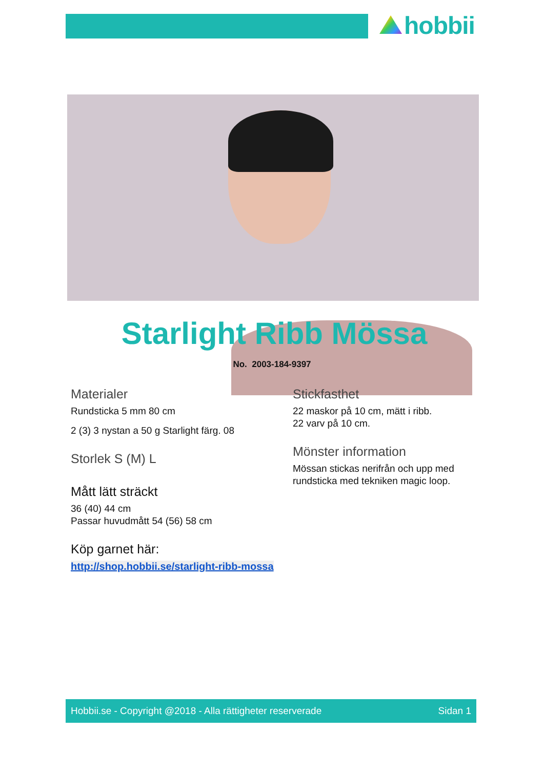hobbii
Starlight Ribb Mössa
No. 2003-184-9397
Materialer
Rundsticka 5 mm 80 cm
2 (3) 3 nystan a 50 g Starlight färg. 08
Storlek S (M) L
Mått lätt sträckt
36 (40) 44 cm
Passar huvudmått 54 (56) 58 cm
Köp garnet här:
http://shop.hobbii.se/starlight-ribb-mossa
Stickfasthet
22 maskor på 10 cm, mätt i ribb.
22 varv på 10 cm.
Mönster information
Mössan stickas nerifrån och upp med rundsticka med tekniken magic loop.
Hobbii.se - Copyright @2018 - Alla rättigheter reserverade Sidan 1